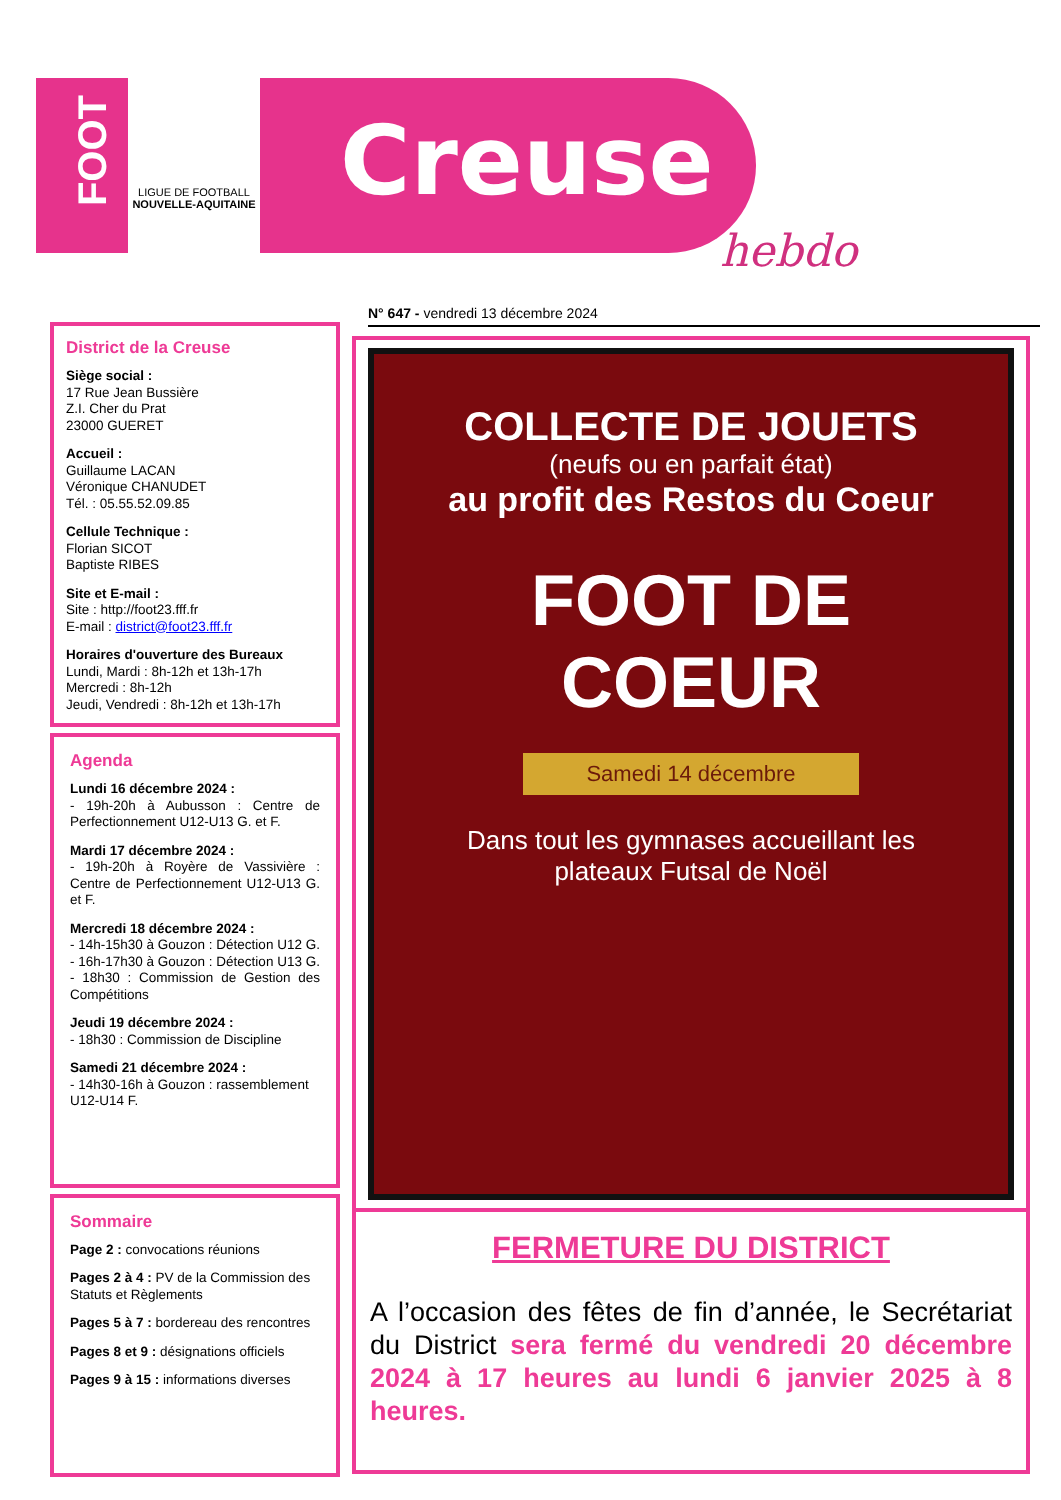FOOT
LIGUE DE FOOTBALL
NOUVELLE-AQUITAINE
Creuse
hebdo
N° 647 - vendredi 13 décembre 2024
District de la Creuse
Siège social :
17 Rue Jean Bussière
Z.I. Cher du Prat
23000 GUERET
Accueil :
Guillaume LACAN
Véronique CHANUDET
Tél. : 05.55.52.09.85
Cellule Technique :
Florian SICOT
Baptiste RIBES
Site et E-mail :
Site : http://foot23.fff.fr
E-mail : district@foot23.fff.fr
Horaires d'ouverture des Bureaux
Lundi, Mardi : 8h-12h et 13h-17h
Mercredi : 8h-12h
Jeudi, Vendredi : 8h-12h et 13h-17h
Agenda
Lundi 16 décembre 2024 :
- 19h-20h à Aubusson : Centre de Perfectionnement U12-U13 G. et F.
Mardi 17 décembre 2024 :
- 19h-20h à Royère de Vassivière : Centre de Perfectionnement U12-U13 G. et F.
Mercredi 18 décembre 2024 :
- 14h-15h30 à Gouzon : Détection U12 G.
- 16h-17h30 à Gouzon : Détection U13 G.
- 18h30 : Commission de Gestion des Compétitions
Jeudi 19 décembre 2024 :
- 18h30 : Commission de Discipline
Samedi 21 décembre 2024 :
- 14h30-16h à Gouzon : rassemblement U12-U14 F.
Sommaire
Page 2 : convocations réunions
Pages 2 à 4 : PV de la Commission des Statuts et Règlements
Pages 5 à 7 : bordereau des rencontres
Pages 8 et 9 : désignations officiels
Pages 9 à 15 : informations diverses
COLLECTE DE JOUETS
(neufs ou en parfait état)
au profit des Restos du Coeur
FOOT DE
COEUR
Samedi 14 décembre
Dans tout les gymnases accueillant les
plateaux Futsal de Noël
FERMETURE DU DISTRICT
A l’occasion des fêtes de fin d’année, le Secrétariat du District sera fermé du vendredi 20 décembre 2024 à 17 heures au lundi 6 janvier 2025 à 8 heures.